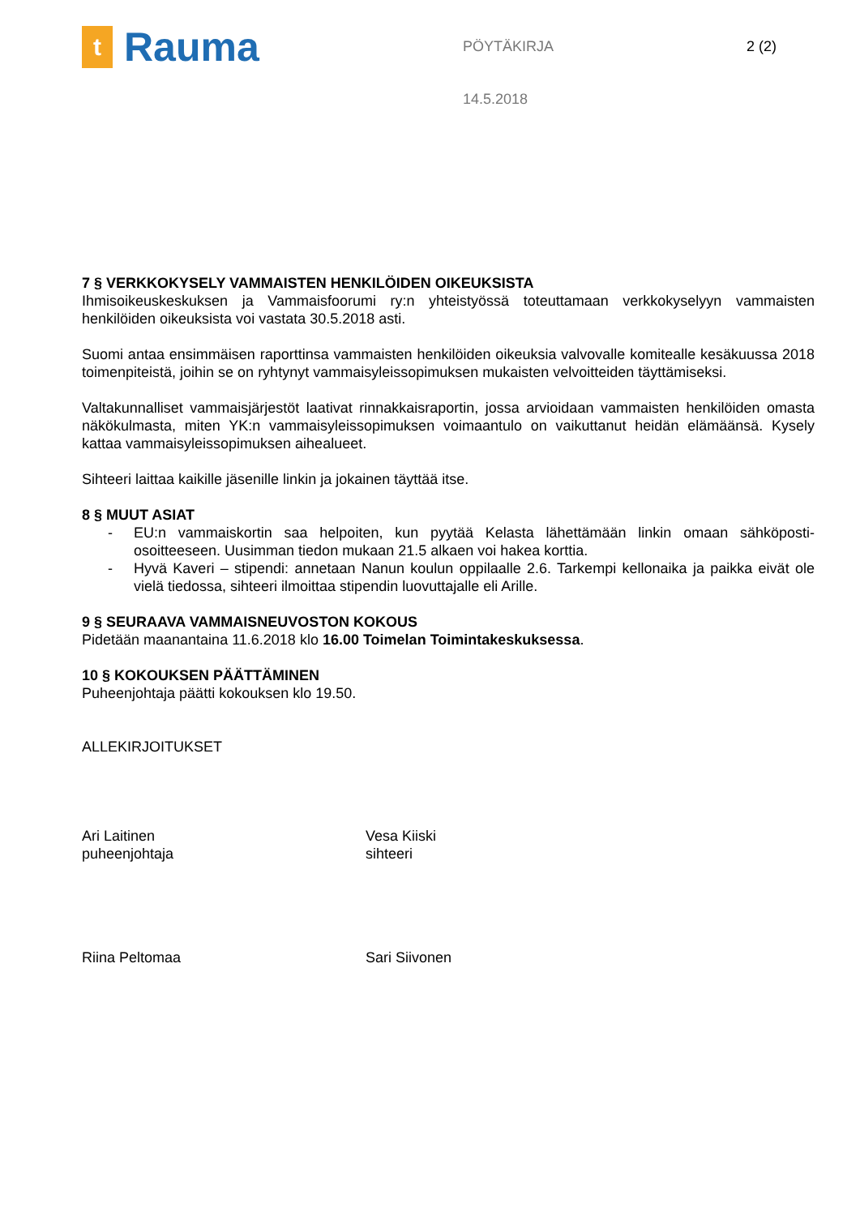t
Rauma
PÖYTÄKIRJA
14.5.2018
2 (2)
7 § VERKKOKYSELY VAMMAISTEN HENKILÖIDEN OIKEUKSISTA
Ihmisoikeuskeskuksen ja Vammaisfoorumi ry:n yhteistyössä toteuttamaan verkkokyselyyn vammaisten henkilöiden oikeuksista voi vastata 30.5.2018 asti.
Suomi antaa ensimmäisen raporttinsa vammaisten henkilöiden oikeuksia valvovalle komitealle kesä­kuussa 2018 toimenpiteistä, joihin se on ryhtynyt vammaisyleissopimuksen mukaisten velvoitteiden täyt­tämiseksi.
Valtakunnalliset vammaisjärjestöt laativat rinnakkaisraportin, jossa arvioidaan vammaisten henkilöiden omasta näkökulmasta, miten YK:n vammaisyleissopimuksen voimaantulo on vaikuttanut heidän elä­määnsä. Kysely kattaa vammaisyleissopimuksen aihealueet.
Sihteeri laittaa kaikille jäsenille linkin ja jokainen täyttää itse.
8 § MUUT ASIAT
- EU:n vammaiskortin saa helpoiten, kun pyytää Kelasta lähettämään linkin omaan sähköposti­osoitteeseen. Uusimman tiedon mukaan 21.5 alkaen voi hakea korttia.
- Hyvä Kaveri – stipendi: annetaan Nanun koulun oppilaalle 2.6. Tarkempi kellonaika ja paikka ei­vät ole vielä tiedossa, sihteeri ilmoittaa stipendin luovuttajalle eli Arille.
9 § SEURAAVA VAMMAISNEUVOSTON KOKOUS
Pidetään maanantaina 11.6.2018 klo 16.00 Toimelan Toimintakeskuksessa.
10 § KOKOUKSEN PÄÄTTÄMINEN
Puheenjohtaja päätti kokouksen klo 19.50.
ALLEKIRJOITUKSET
Ari Laitinen
puheenjohtaja
Vesa Kiiski
sihteeri
Riina Peltomaa Sari Siivonen